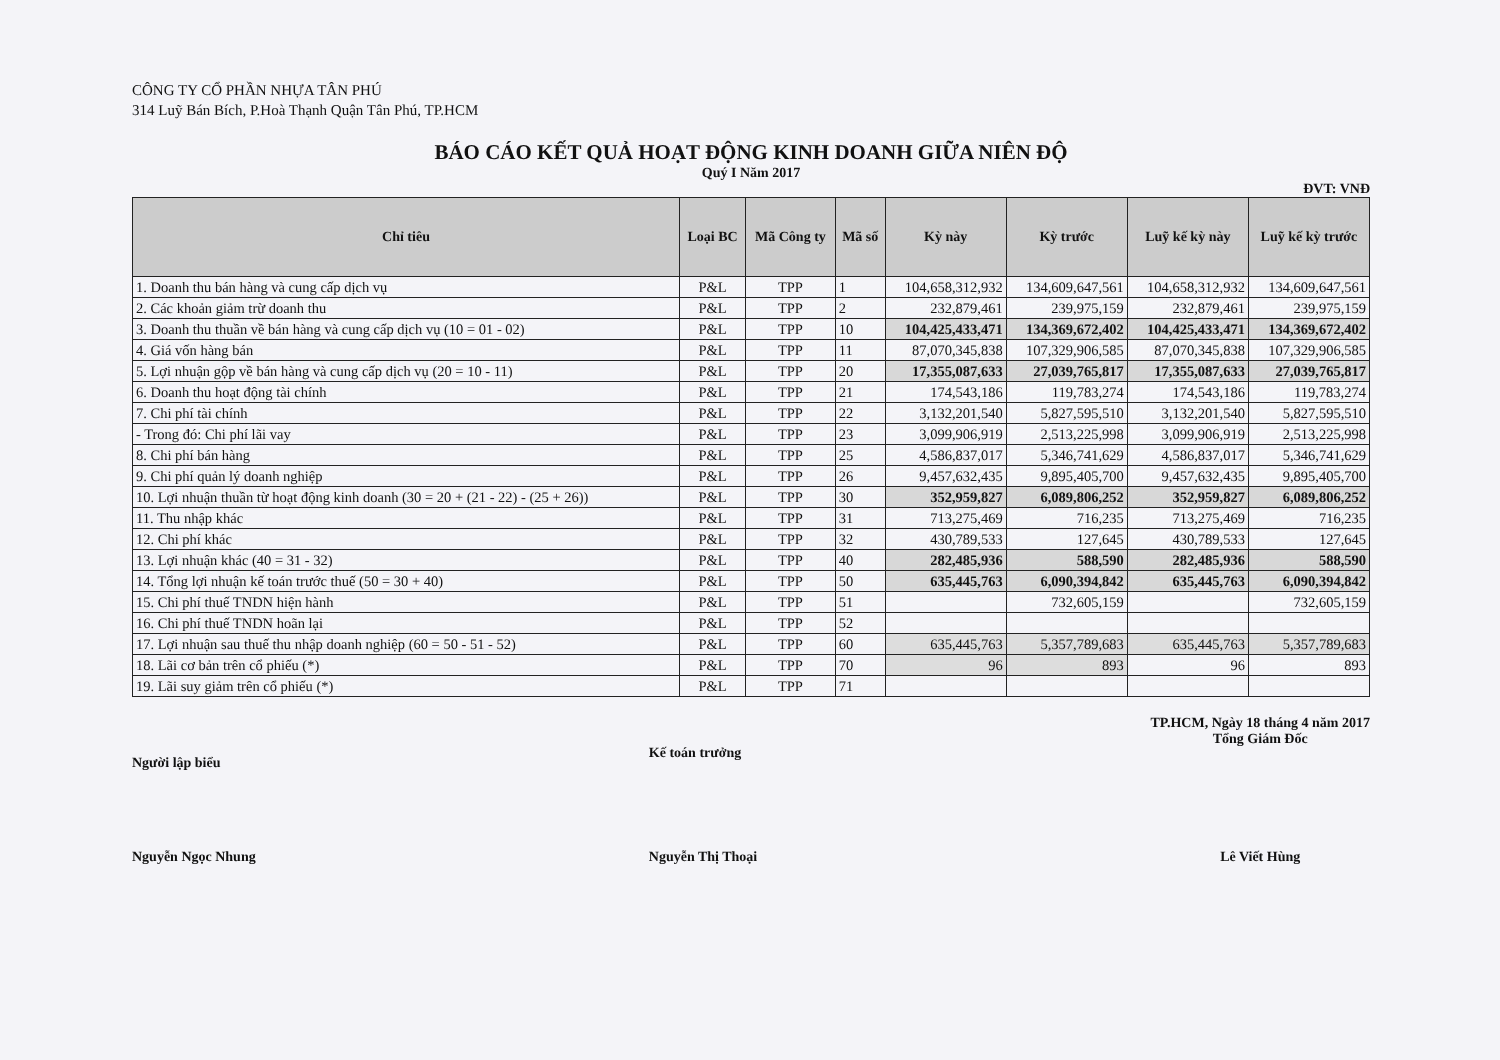CÔNG TY CỔ PHẦN NHỰA TÂN PHÚ
314 Luỹ Bán Bích, P.Hoà Thạnh Quận Tân Phú, TP.HCM
BÁO CÁO KẾT QUẢ HOẠT ĐỘNG KINH DOANH GIỮA NIÊN ĐỘ
Quý I Năm 2017
ĐVT: VNĐ
| Chỉ tiêu | Loại BC | Mã Công ty | Mã số | Kỳ này | Kỳ trước | Luỹ kế kỳ này | Luỹ kế kỳ trước |
| --- | --- | --- | --- | --- | --- | --- | --- |
| 1. Doanh thu bán hàng và cung cấp dịch vụ | P&L | TPP | 1 | 104,658,312,932 | 134,609,647,561 | 104,658,312,932 | 134,609,647,561 |
| 2. Các khoản giảm trừ doanh thu | P&L | TPP | 2 | 232,879,461 | 239,975,159 | 232,879,461 | 239,975,159 |
| 3. Doanh thu thuần về bán hàng và cung cấp dịch vụ (10 = 01 - 02) | P&L | TPP | 10 | 104,425,433,471 | 134,369,672,402 | 104,425,433,471 | 134,369,672,402 |
| 4. Giá vốn hàng bán | P&L | TPP | 11 | 87,070,345,838 | 107,329,906,585 | 87,070,345,838 | 107,329,906,585 |
| 5. Lợi nhuận gộp về bán hàng và cung cấp dịch vụ (20 = 10 - 11) | P&L | TPP | 20 | 17,355,087,633 | 27,039,765,817 | 17,355,087,633 | 27,039,765,817 |
| 6. Doanh thu hoạt động tài chính | P&L | TPP | 21 | 174,543,186 | 119,783,274 | 174,543,186 | 119,783,274 |
| 7. Chi phí tài chính | P&L | TPP | 22 | 3,132,201,540 | 5,827,595,510 | 3,132,201,540 | 5,827,595,510 |
| - Trong đó: Chi phí lãi vay | P&L | TPP | 23 | 3,099,906,919 | 2,513,225,998 | 3,099,906,919 | 2,513,225,998 |
| 8. Chi phí bán hàng | P&L | TPP | 25 | 4,586,837,017 | 5,346,741,629 | 4,586,837,017 | 5,346,741,629 |
| 9. Chi phí quản lý doanh nghiệp | P&L | TPP | 26 | 9,457,632,435 | 9,895,405,700 | 9,457,632,435 | 9,895,405,700 |
| 10. Lợi nhuận thuần từ hoạt động kinh doanh (30 = 20 + (21 - 22) - (25 + 26)) | P&L | TPP | 30 | 352,959,827 | 6,089,806,252 | 352,959,827 | 6,089,806,252 |
| 11. Thu nhập khác | P&L | TPP | 31 | 713,275,469 | 716,235 | 713,275,469 | 716,235 |
| 12. Chi phí khác | P&L | TPP | 32 | 430,789,533 | 127,645 | 430,789,533 | 127,645 |
| 13. Lợi nhuận khác (40 = 31 - 32) | P&L | TPP | 40 | 282,485,936 | 588,590 | 282,485,936 | 588,590 |
| 14. Tổng lợi nhuận kế toán trước thuế (50 = 30 + 40) | P&L | TPP | 50 | 635,445,763 | 6,090,394,842 | 635,445,763 | 6,090,394,842 |
| 15. Chi phí thuế TNDN hiện hành | P&L | TPP | 51 | | 732,605,159 | | 732,605,159 |
| 16. Chi phí thuế TNDN hoãn lại | P&L | TPP | 52 | | | | |
| 17. Lợi nhuận sau thuế thu nhập doanh nghiệp (60 = 50 - 51 - 52) | P&L | TPP | 60 | 635,445,763 | 5,357,789,683 | 635,445,763 | 5,357,789,683 |
| 18. Lãi cơ bản trên cổ phiếu (*) | P&L | TPP | 70 | 96 | 893 | 96 | 893 |
| 19. Lãi suy giảm trên cổ phiếu (*) | P&L | TPP | 71 | | | | |
Người lập biểu
Nguyễn Ngọc Nhung
Kế toán trưởng
Nguyễn Thị Thoại
TP.HCM, Ngày 18 tháng 4 năm 2017
Tổng Giám Đốc
Lê Viết Hùng